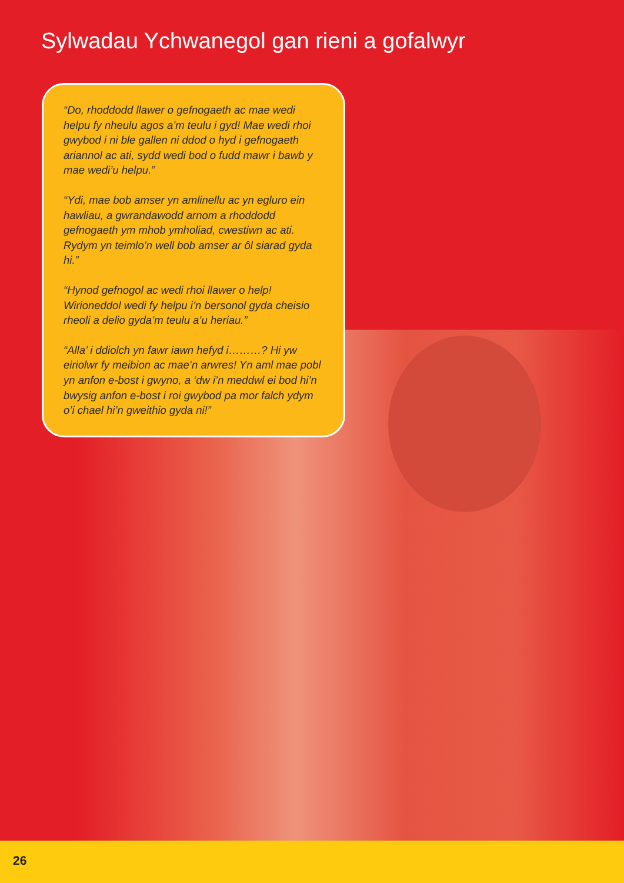Sylwadau Ychwanegol gan rieni a gofalwyr
“Do, rhoddodd llawer o gefnogaeth ac mae wedi helpu fy nheulu agos a’m teulu i gyd! Mae wedi rhoi gwybod i ni ble gallen ni ddod o hyd i gefnogaeth ariannol ac ati, sydd wedi bod o fudd mawr i bawb y mae wedi’u helpu.”
“Ydi, mae bob amser yn amlinellu ac yn egluro ein hawliau, a gwrandawodd arnom a rhoddodd gefnogaeth ym mhob ymholiad, cwestiwn ac ati. Rydym yn teimlo’n well bob amser ar ôl siarad gyda hi.”
“Hynod gefnogol ac wedi rhoi llawer o help! Wirioneddol wedi fy helpu i’n bersonol gyda cheisio rheoli a delio gyda’m teulu a’u heriau.”
“Alla’ i ddiolch yn fawr iawn hefyd i………? Hi yw eiriolwr fy meibion ac mae’n arwres! Yn aml mae pobl yn anfon e-bost i gwyno, a ‘dw i’n meddwl ei bod hi’n bwysig anfon e-bost i roi gwybod pa mor falch ydym o’i chael hi’n gweithio gyda ni!”
26